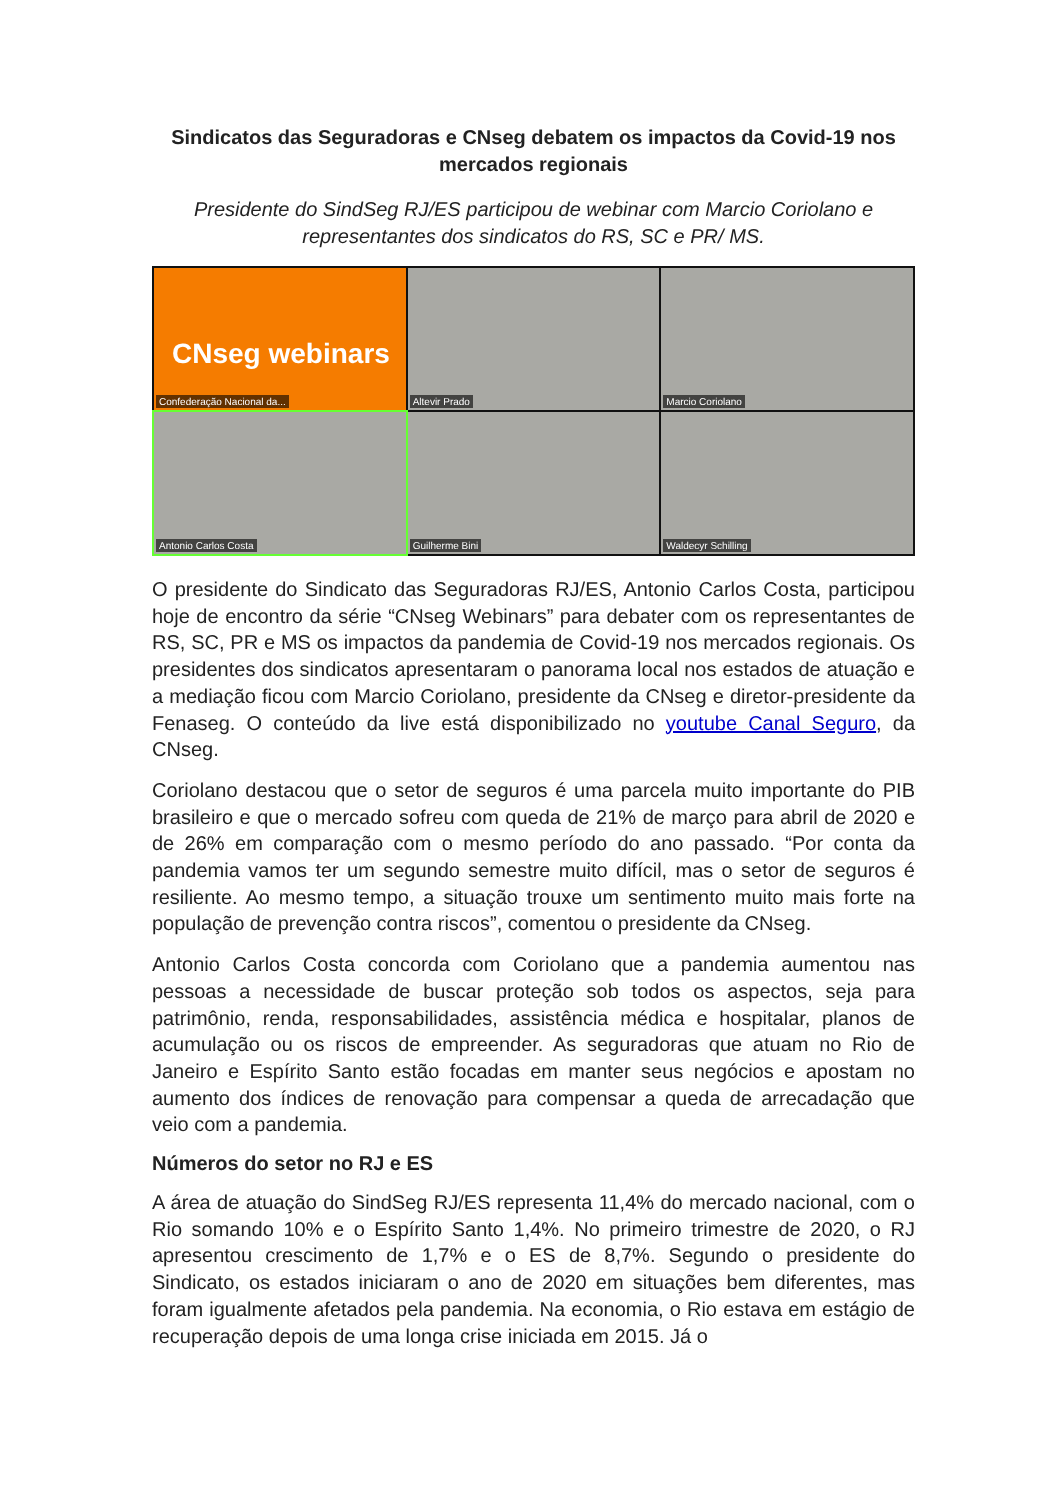Sindicatos das Seguradoras e CNseg debatem os impactos da Covid-19 nos mercados regionais
Presidente do SindSeg RJ/ES participou de webinar com Marcio Coriolano e representantes dos sindicatos do RS, SC e PR/ MS.
CNseg webinars
Confederação Nacional da...
Altevir Prado
Marcio Coriolano
Antonio Carlos Costa
Guilherme Bini
Waldecyr Schilling
O presidente do Sindicato das Seguradoras RJ/ES, Antonio Carlos Costa, participou hoje de encontro da série “CNseg Webinars” para debater com os representantes de RS, SC, PR e MS os impactos da pandemia de Covid-19 nos mercados regionais. Os presidentes dos sindicatos apresentaram o panorama local nos estados de atuação e a mediação ficou com Marcio Coriolano, presidente da CNseg e diretor-presidente da Fenaseg. O conteúdo da live está disponibilizado no youtube Canal Seguro, da CNseg.
Coriolano destacou que o setor de seguros é uma parcela muito importante do PIB brasileiro e que o mercado sofreu com queda de 21% de março para abril de 2020 e de 26% em comparação com o mesmo período do ano passado. “Por conta da pandemia vamos ter um segundo semestre muito difícil, mas o setor de seguros é resiliente. Ao mesmo tempo, a situação trouxe um sentimento muito mais forte na população de prevenção contra riscos”, comentou o presidente da CNseg.
Antonio Carlos Costa concorda com Coriolano que a pandemia aumentou nas pessoas a necessidade de buscar proteção sob todos os aspectos, seja para patrimônio, renda, responsabilidades, assistência médica e hospitalar, planos de acumulação ou os riscos de empreender. As seguradoras que atuam no Rio de Janeiro e Espírito Santo estão focadas em manter seus negócios e apostam no aumento dos índices de renovação para compensar a queda de arrecadação que veio com a pandemia.
Números do setor no RJ e ES
A área de atuação do SindSeg RJ/ES representa 11,4% do mercado nacional, com o Rio somando 10% e o Espírito Santo 1,4%. No primeiro trimestre de 2020, o RJ apresentou crescimento de 1,7% e o ES de 8,7%. Segundo o presidente do Sindicato, os estados iniciaram o ano de 2020 em situações bem diferentes, mas foram igualmente afetados pela pandemia. Na economia, o Rio estava em estágio de recuperação depois de uma longa crise iniciada em 2015. Já o